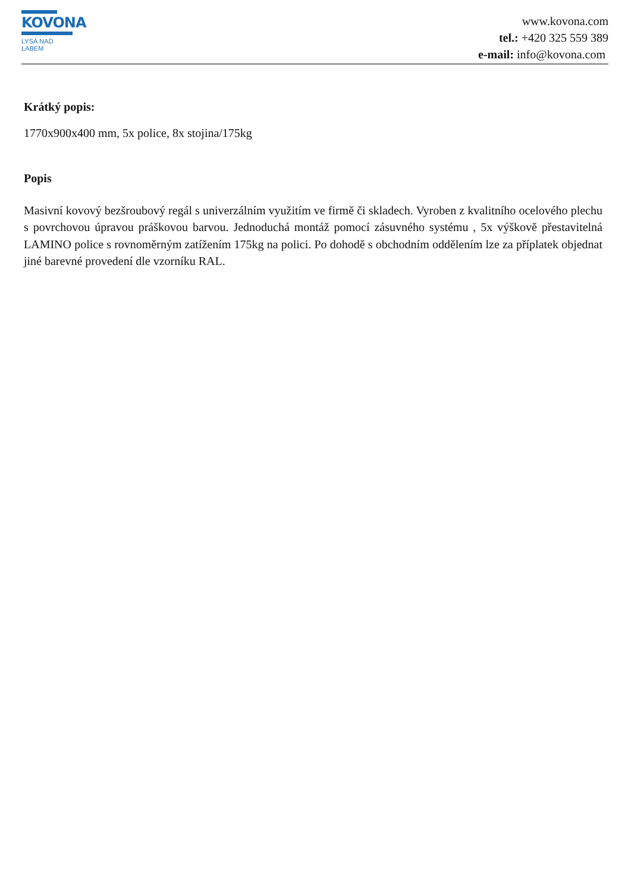KOVONA
LYSÁ NAD LABEM
www.kovona.com
tel.: +420 325 559 389
e-mail: info@kovona.com
Krátký popis:
1770x900x400 mm, 5x police, 8x stojina/175kg
Popis
Masivní kovový bezšroubový regál s univerzálním využitím ve firmě či skladech. Vyroben z kvalitního ocelového plechu s povrchovou úpravou práškovou barvou. Jednoduchá montáž pomocí zásuvného systému , 5x výškově přestavitelná LAMINO police s rovnoměrným zatížením 175kg na polici. Po dohodě s obchodním oddělením lze za příplatek objednat jiné barevné provedení dle vzorníku RAL.